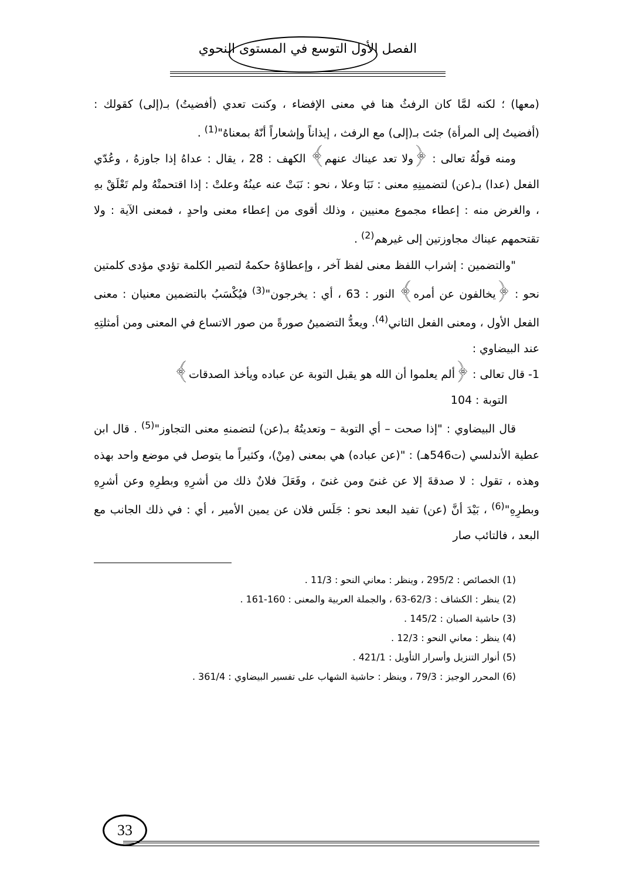الفصل الأول التوسع في المستوى النحوي
(معها) ؛ لكنه لمَّا كان الرفثُ هنا في معنى الإفضاء ، وكنت تعدي (أفضيتُ) بـ(إلى) كقولك : (أفضيتُ إلى المرأة) جئتَ بـ(إلى) مع الرفث ، إيذاناً وإشعاراً أنّهُ بمعناهُ"<sup>(1)</sup> .
ومنه قولُهُ تعالى : ﴿ولا تعد عيناك عنهم﴾ الكهف : 28 ، يقال : عداهُ إذا جاوزهُ ، وعُدّي الفعل (عدا) بـ(عن) لتضمينِهِ معنى : نَبَا وعلا ، نحو : نَبَتْ عنه عينُهُ وعلتْ : إذا اقتحمتْهُ ولم تَعْلَقْ بهِ ، والغرض منه : إعطاء مجموع معنيين ، وذلك أقوى من إعطاء معنى واحدٍ ، فمعنى الآية : ولا تقتحمهم عيناك مجاوزتين إلى غيرهم<sup>(2)</sup> .
"والتضمين : إشراب اللفظ معنى لفظ آخر ، وإعطاؤهُ حكمهُ لتصير الكلمة تؤدي مؤدى كلمتين نحو : ﴿يخالفون عن أمره﴾ النور : 63 ، أي : يخرجون"<sup>(3)</sup> فيُكْسَبُ بالتضمين معنيان : معنى الفعل الأول ، ومعنى الفعل الثاني<sup>(4)</sup>. ويعدُّ التضمينُ صورةً من صور الاتساع في المعنى ومن أمثلتِهِ عند البيضاوي :
1- قال تعالى : ﴿ألم يعلموا أن الله هو يقبل التوبة عن عباده ويأخذ الصدقات﴾
التوبة : 104
قال البيضاوي : "إذا صحت – أي التوبة – وتعديتُهُ بـ(عن) لتضمنهِ معنى التجاوز"<sup>(5)</sup> . قال ابن عطية الأندلسي (ت546هـ) : "(عن عباده) هي بمعنى (مِنْ)، وكثيراً ما يتوصل في موضع واحد بهذه وهذه ، تقول : لا صدقةَ إلا عن غنىً ومن غنىً ، وفَعَلَ فلانٌ ذلك من أشرِهِ وبطرِهِ وعن أشرِهِ وبطرِهِ"<sup>(6)</sup> ، بَيْدَ أنَّ (عن) تفيد البعد نحو : جَلَس فلان عن يمين الأمير ، أي : في ذلك الجانب مع البعد ، فالتائب صار
(1) الخصائص : 295/2 ، وينظر : معاني النحو : 11/3 .
(2) ينظر : الكشاف : 62/3-63 ، والجملة العربية والمعنى : 160-161 .
(3) حاشية الصبان : 145/2 .
(4) ينظر : معاني النحو : 12/3 .
(5) أنوار التنزيل وأسرار التأويل : 421/1 .
(6) المحرر الوجيز : 79/3 ، وينظر : حاشية الشهاب على تفسير البيضاوي : 361/4 .
33